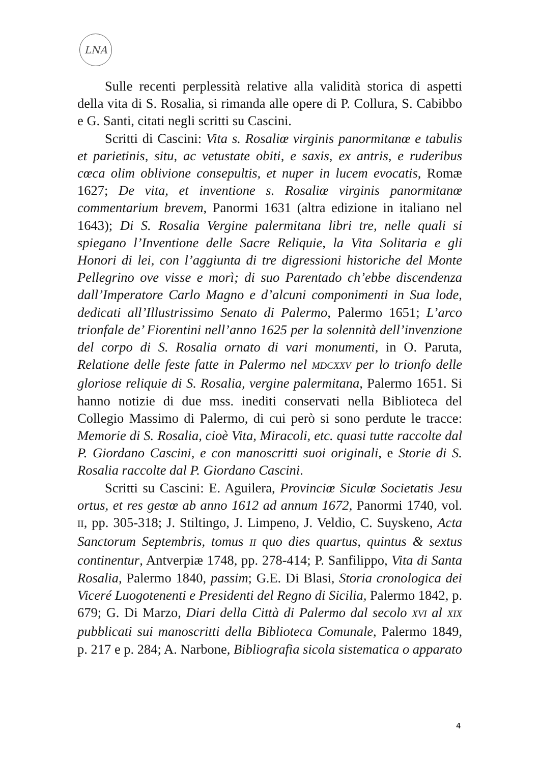LNA
Sulle recenti perplessità relative alla validità storica di aspetti della vita di S. Rosalia, si rimanda alle opere di P. Collura, S. Cabibbo e G. Santi, citati negli scritti su Cascini.
Scritti di Cascini: Vita s. Rosaliœ virginis panormitanœ e tabulis et parietinis, situ, ac vetustate obiti, e saxis, ex antris, e ruderibus cœca olim oblivione consepultis, et nuper in lucem evocatis, Romæ 1627; De vita, et inventione s. Rosaliœ virginis panormitanœ commentarium brevem, Panormi 1631 (altra edizione in italiano nel 1643); Di S. Rosalia Vergine palermitana libri tre, nelle quali si spiegano l’Inventione delle Sacre Reliquie, la Vita Solitaria e gli Honori di lei, con l’aggiunta di tre digressioni historiche del Monte Pellegrino ove visse e morì; di suo Parentado ch’ebbe discendenza dall’Imperatore Carlo Magno e d’alcuni componimenti in Sua lode, dedicati all’Illustrissimo Senato di Palermo, Palermo 1651; L’arco trionfale de’ Fiorentini nell’anno 1625 per la solennità dell’invenzione del corpo di S. Rosalia ornato di vari monumenti, in O. Paruta, Relatione delle feste fatte in Palermo nel MDCXXV per lo trionfo delle gloriose reliquie di S. Rosalia, vergine palermitana, Palermo 1651. Si hanno notizie di due mss. inediti conservati nella Biblioteca del Collegio Massimo di Palermo, di cui però si sono perdute le tracce: Memorie di S. Rosalia, cioè Vita, Miracoli, etc. quasi tutte raccolte dal P. Giordano Cascini, e con manoscritti suoi originali, e Storie di S. Rosalia raccolte dal P. Giordano Cascini.
Scritti su Cascini: E. Aguilera, Provinciœ Siculœ Societatis Jesu ortus, et res gestœ ab anno 1612 ad annum 1672, Panormi 1740, vol. II, pp. 305-318; J. Stiltingo, J. Limpeno, J. Veldio, C. Suyskeno, Acta Sanctorum Septembris, tomus II quo dies quartus, quintus & sextus continentur, Antverpiæ 1748, pp. 278-414; P. Sanfilippo, Vita di Santa Rosalia, Palermo 1840, passim; G.E. Di Blasi, Storia cronologica dei Viceré Luogotenenti e Presidenti del Regno di Sicilia, Palermo 1842, p. 679; G. Di Marzo, Diari della Città di Palermo dal secolo XVI al XIX pubblicati sui manoscritti della Biblioteca Comunale, Palermo 1849, p. 217 e p. 284; A. Narbone, Bibliografia sicola sistematica o apparato
4